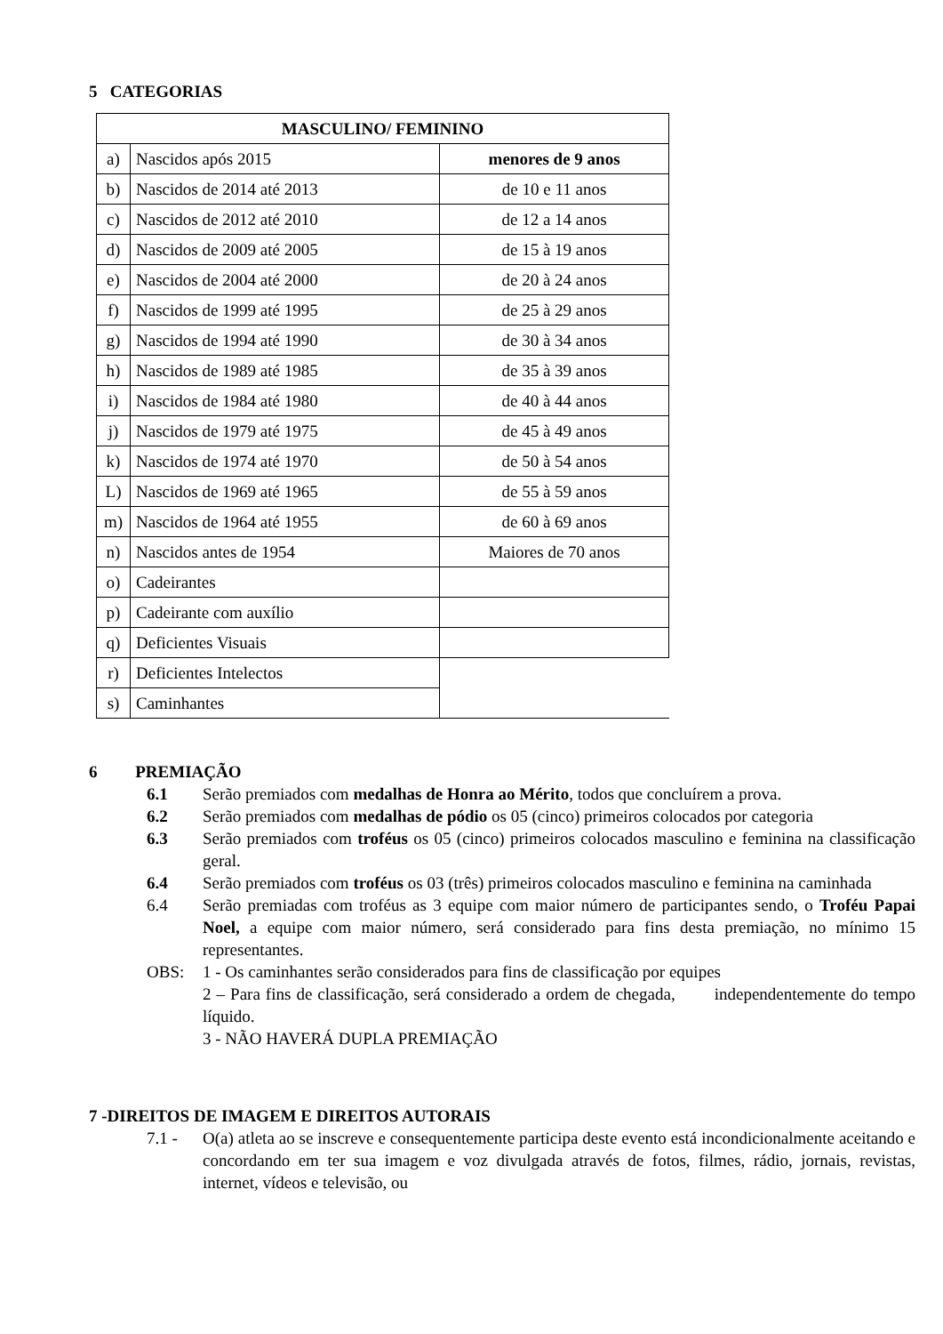5 CATEGORIAS
| MASCULINO/ FEMININO | | |
| --- | --- | --- |
| a) | Nascidos após 2015 | menores de 9 anos |
| b) | Nascidos de 2014 até 2013 | de 10 e 11 anos |
| c) | Nascidos de 2012 até 2010 | de 12 a 14 anos |
| d) | Nascidos de 2009 até 2005 | de 15 à 19 anos |
| e) | Nascidos de 2004 até 2000 | de 20 à 24 anos |
| f) | Nascidos de 1999 até 1995 | de 25 à 29 anos |
| g) | Nascidos de 1994 até 1990 | de 30 à 34 anos |
| h) | Nascidos de 1989 até 1985 | de 35 à 39 anos |
| i) | Nascidos de 1984 até 1980 | de 40 à 44 anos |
| j) | Nascidos de 1979 até 1975 | de 45 à 49 anos |
| k) | Nascidos de 1974 até 1970 | de 50 à 54 anos |
| L) | Nascidos de 1969 até 1965 | de 55 à 59 anos |
| m) | Nascidos de 1964 até 1955 | de 60 à 69 anos |
| n) | Nascidos antes de 1954 | Maiores de 70 anos |
| o) | Cadeirantes | |
| p) | Cadeirante com auxílio | |
| q) | Deficientes Visuais | |
| r) | Deficientes Intelectos | |
| s) | Caminhantes | |
6 PREMIAÇÃO
6.1 Serão premiados com medalhas de Honra ao Mérito, todos que concluírem a prova.
6.2 Serão premiados com medalhas de pódio os 05 (cinco) primeiros colocados por categoria
6.3 Serão premiados com troféus os 05 (cinco) primeiros colocados masculino e feminina na classificação geral.
6.4 Serão premiados com troféus os 03 (três) primeiros colocados masculino e feminina na caminhada
6.4 Serão premiadas com troféus as 3 equipe com maior número de participantes sendo, o Troféu Papai Noel, a equipe com maior número, será considerado para fins desta premiação, no mínimo 15 representantes.
OBS: 1 - Os caminhantes serão considerados para fins de classificação por equipes
2 – Para fins de classificação, será considerado a ordem de chegada, independentemente do tempo líquido.
3 - NÃO HAVERÁ DUPLA PREMIAÇÃO
7 -DIREITOS DE IMAGEM E DIREITOS AUTORAIS
7.1 - O(a) atleta ao se inscreve e consequentemente participa deste evento está incondicionalmente aceitando e concordando em ter sua imagem e voz divulgada através de fotos, filmes, rádio, jornais, revistas, internet, vídeos e televisão, ou